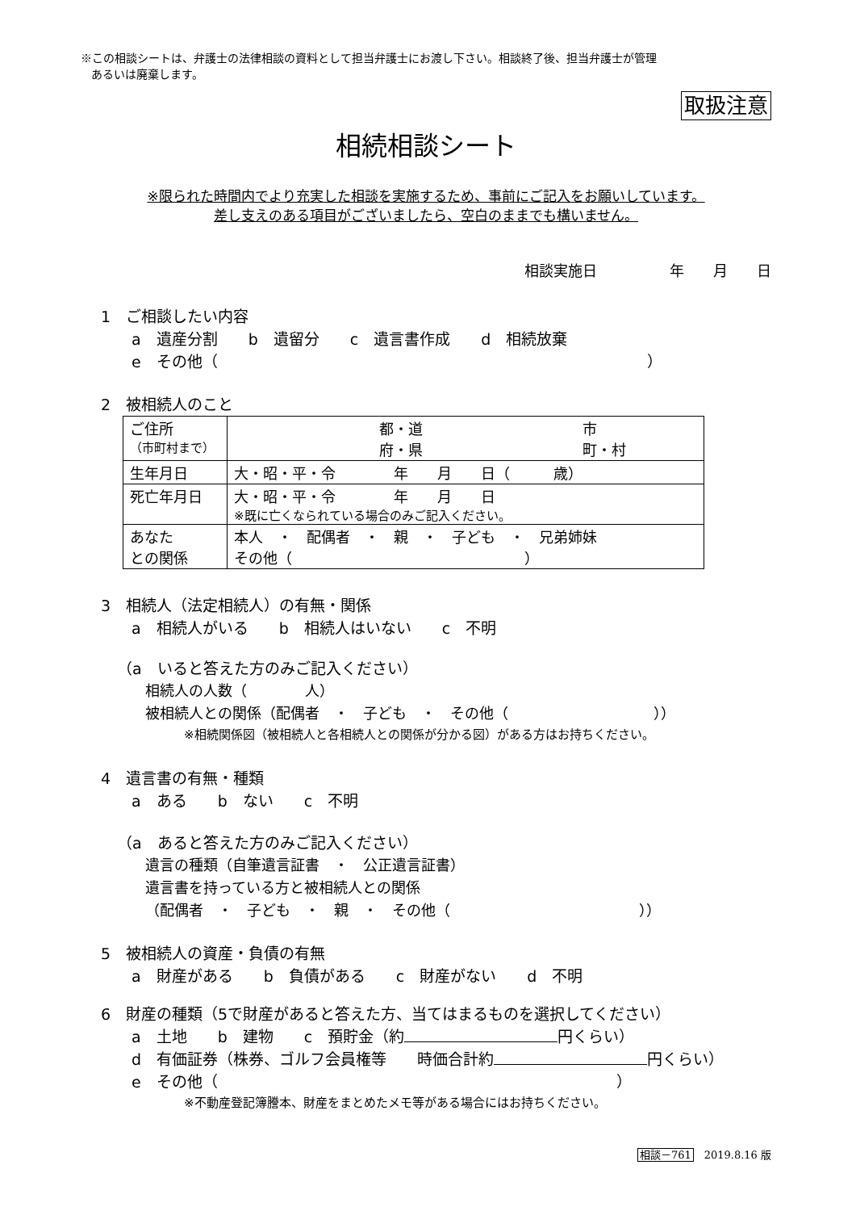※この相談シートは、弁護士の法律相談の資料として担当弁護士にお渡し下さい。相談終了後、担当弁護士が管理
あるいは廃棄します。
取扱注意
相続相談シート
※限られた時間内でより充実した相談を実施するため、事前にご記入をお願いしています。
差し支えのある項目がございましたら、空白のままでも構いません。
相談実施日　　　　　年　　月　　日
1　ご相談したい内容
a　遺産分割　　b　遺留分　　c　遺言書作成　　d　相続放棄
e　その他（　　　　　　　　　　　　　　　　　　　　　　　　　　　　）
2　被相続人のこと
| ご住所 （市町村まで） | 都・道 市 府・県 町・村 |
| 生年月日 | 大・昭・平・令 年 月 日（ 歳） |
| 死亡年月日 | 大・昭・平・令 年 月 日 ※既に亡くなられている場合のみご記入ください。 |
| あなた との関係 | 本人 ・ 配偶者 ・ 親 ・ 子ども ・ 兄弟姉妹 その他（ ） |
3　相続人（法定相続人）の有無・関係
a　相続人がいる　　b　相続人はいない　　c　不明
（a　いると答えた方のみご記入ください）
相続人の人数（　　　　人）
被相続人との関係（配偶者　・　子ども　・　その他（　　　　　　　　　　））
※相続関係図（被相続人と各相続人との関係が分かる図）がある方はお持ちください。
4　遺言書の有無・種類
a　ある　　b　ない　　c　不明
（a　あると答えた方のみご記入ください）
遺言の種類（自筆遺言証書　・　公正遺言証書）
遺言書を持っている方と被相続人との関係
（配偶者　・　子ども　・　親　・　その他（　　　　　　　　　　　　　））
5　被相続人の資産・負債の有無
a　財産がある　　b　負債がある　　c　財産がない　　d　不明
6　財産の種類（5で財産があると答えた方、当てはまるものを選択してください）
a　土地　　b　建物　　c　預貯金（約 円くらい）
d　有価証券（株券、ゴルフ会員権等　　時価合計約 円くらい）
e　その他（　　　　　　　　　　　　　　　　　　　　　　　　　　）
※不動産登記簿謄本、財産をまとめたメモ等がある場合にはお持ちください。
相談－761　2019.8.16 版